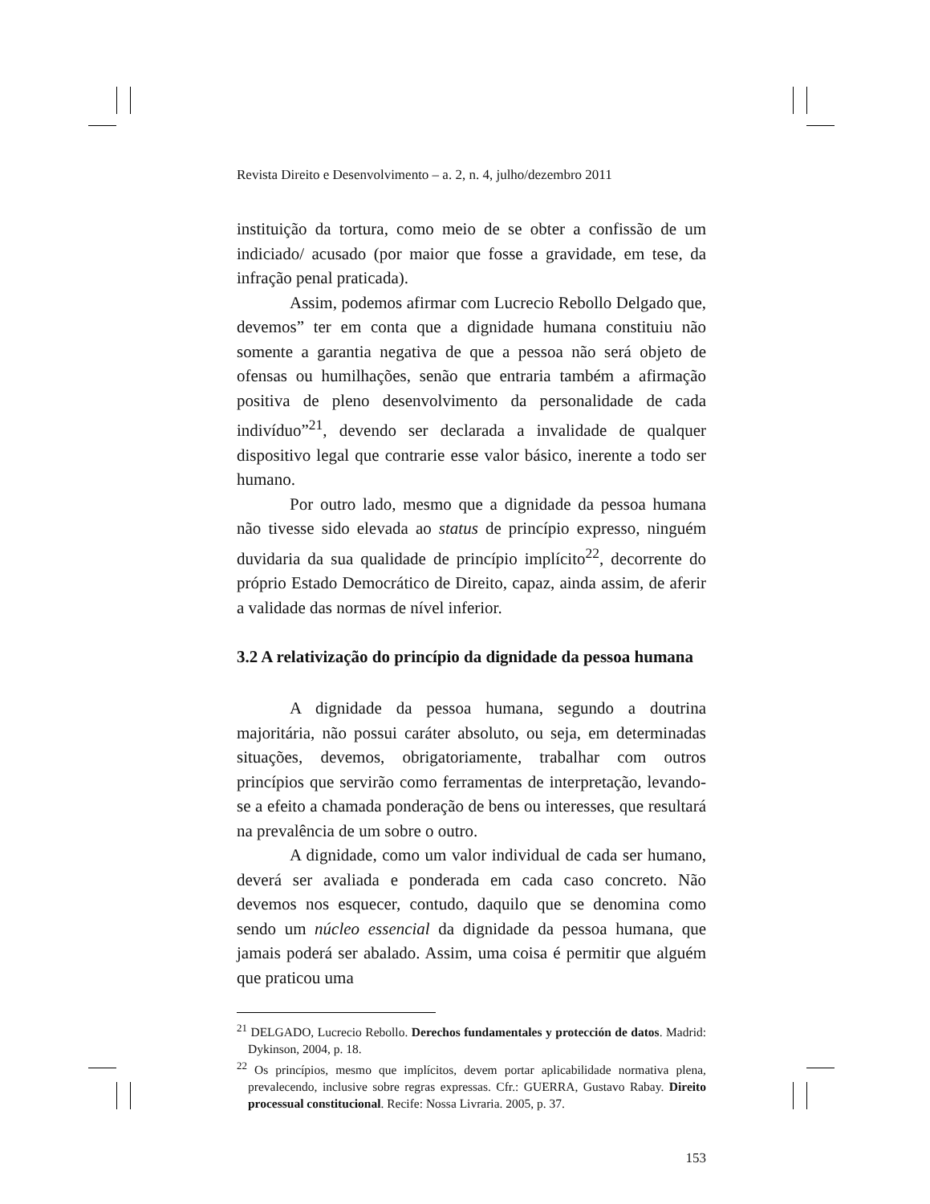Revista Direito e Desenvolvimento – a. 2, n. 4, julho/dezembro 2011
instituição da tortura, como meio de se obter a confissão de um indiciado/ acusado (por maior que fosse a gravidade, em tese, da infração penal praticada).
Assim, podemos afirmar com Lucrecio Rebollo Delgado que, devemos” ter em conta que a dignidade humana constituiu não somente a garantia negativa de que a pessoa não será objeto de ofensas ou humilhações, senão que entraria também a afirmação positiva de pleno desenvolvimento da personalidade de cada indivíduo”<sup>21</sup>, devendo ser declarada a invalidade de qualquer dispositivo legal que contrarie esse valor básico, inerente a todo ser humano.
Por outro lado, mesmo que a dignidade da pessoa humana não tivesse sido elevada ao status de princípio expresso, ninguém duvidaria da sua qualidade de princípio implícito<sup>22</sup>, decorrente do próprio Estado Democrático de Direito, capaz, ainda assim, de aferir a validade das normas de nível inferior.
3.2 A relativização do princípio da dignidade da pessoa humana
A dignidade da pessoa humana, segundo a doutrina majoritária, não possui caráter absoluto, ou seja, em determinadas situações, devemos, obrigatoriamente, trabalhar com outros princípios que servirão como ferramentas de interpretação, levando-se a efeito a chamada ponderação de bens ou interesses, que resultará na prevalência de um sobre o outro.
A dignidade, como um valor individual de cada ser humano, deverá ser avaliada e ponderada em cada caso concreto. Não devemos nos esquecer, contudo, daquilo que se denomina como sendo um núcleo essencial da dignidade da pessoa humana, que jamais poderá ser abalado. Assim, uma coisa é permitir que alguém que praticou uma
<sup>21</sup> DELGADO, Lucrecio Rebollo. Derechos fundamentales y protección de datos. Madrid: Dykinson, 2004, p. 18.
<sup>22</sup> Os princípios, mesmo que implícitos, devem portar aplicabilidade normativa plena, prevalecendo, inclusive sobre regras expressas. Cfr.: GUERRA, Gustavo Rabay. Direito processual constitucional. Recife: Nossa Livraria. 2005, p. 37.
153